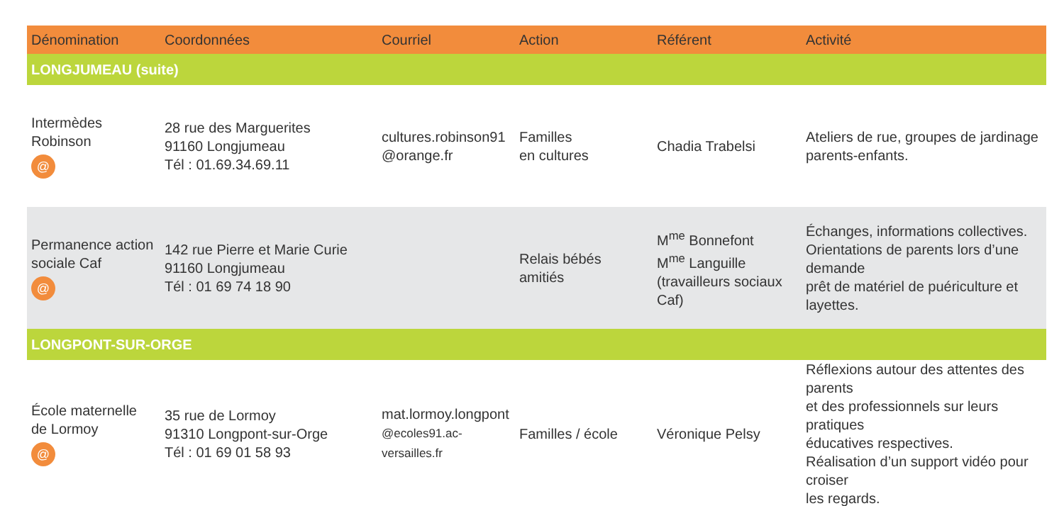| Dénomination | Coordonnées | Courriel | Action | Référent | Activité |
| --- | --- | --- | --- | --- | --- |
| LONGJUMEAU (suite) | | | | | |
| Intermèdes Robinson @ | 28 rue des Marguerites 91160 Longjumeau Tél : 01.69.34.69.11 | cultures.robinson91 @orange.fr | Familles en cultures | Chadia Trabelsi | Ateliers de rue, groupes de jardinage parents-enfants. |
| Permanence action sociale Caf @ | 142 rue Pierre et Marie Curie 91160 Longjumeau Tél : 01 69 74 18 90 | | Relais bébés amitiés | M<sup>me</sup> Bonnefont M<sup>me</sup> Languille (travailleurs sociaux Caf) | Échanges, informations collectives. Orientations de parents lors d’une demande prêt de matériel de puériculture et layettes. |
| LONGPONT-SUR-ORGE | | | | | |
| École maternelle de Lormoy @ | 35 rue de Lormoy 91310 Longpont-sur-Orge Tél : 01 69 01 58 93 | mat.lormoy.longpont @ecoles91.ac-versailles.fr | Familles / école | Véronique Pelsy | Réflexions autour des attentes des parents et des professionnels sur leurs pratiques éducatives respectives. Réalisation d’un support vidéo pour croiser les regards. |